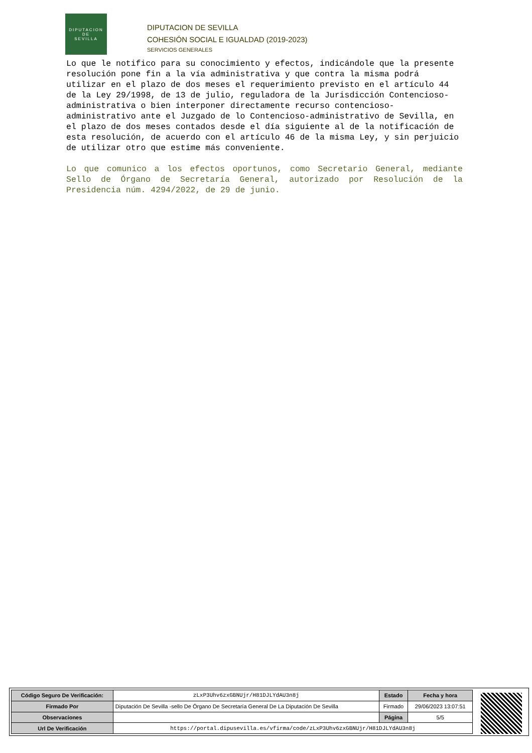DIPUTACION
DE
SEVILLA
DIPUTACION DE SEVILLA
COHESIÓN SOCIAL E IGUALDAD (2019-2023)
SERVICIOS GENERALES
Lo que le notifico para su conocimiento y efectos, indicándole que la presente resolución pone fin a la vía administrativa y que contra la misma podrá utilizar en el plazo de dos meses el requerimiento previsto en el artículo 44 de la Ley 29/1998, de 13 de julio, reguladora de la Jurisdicción Contencioso-administrativa o bien interponer directamente recurso contencioso-administrativo ante el Juzgado de lo Contencioso-administrativo de Sevilla, en el plazo de dos meses contados desde el día siguiente al de la notificación de esta resolución, de acuerdo con el artículo 46 de la misma Ley, y sin perjuicio de utilizar otro que estime más conveniente.
Lo que comunico a los efectos oportunos, como Secretario General, mediante Sello de Órgano de Secretaría General, autorizado por Resolución de la Presidencia núm. 4294/2022, de 29 de junio.
| Código Seguro De Verificación: | zLxP3Uhv6zxGBNUjr/H81DJLYdAU3n8j | Estado | Fecha y hora |
| Firmado Por | Diputación De Sevilla -sello De Órgano De Secretaría General De La Diputación De Sevilla | Firmado | 29/06/2023 13:07:51 |
| Observaciones | | Página | 5/5 |
| Url De Verificación | https://portal.dipusevilla.es/vfirma/code/zLxP3Uhv6zxGBNUjr/H81DJLYdAU3n8j | | |